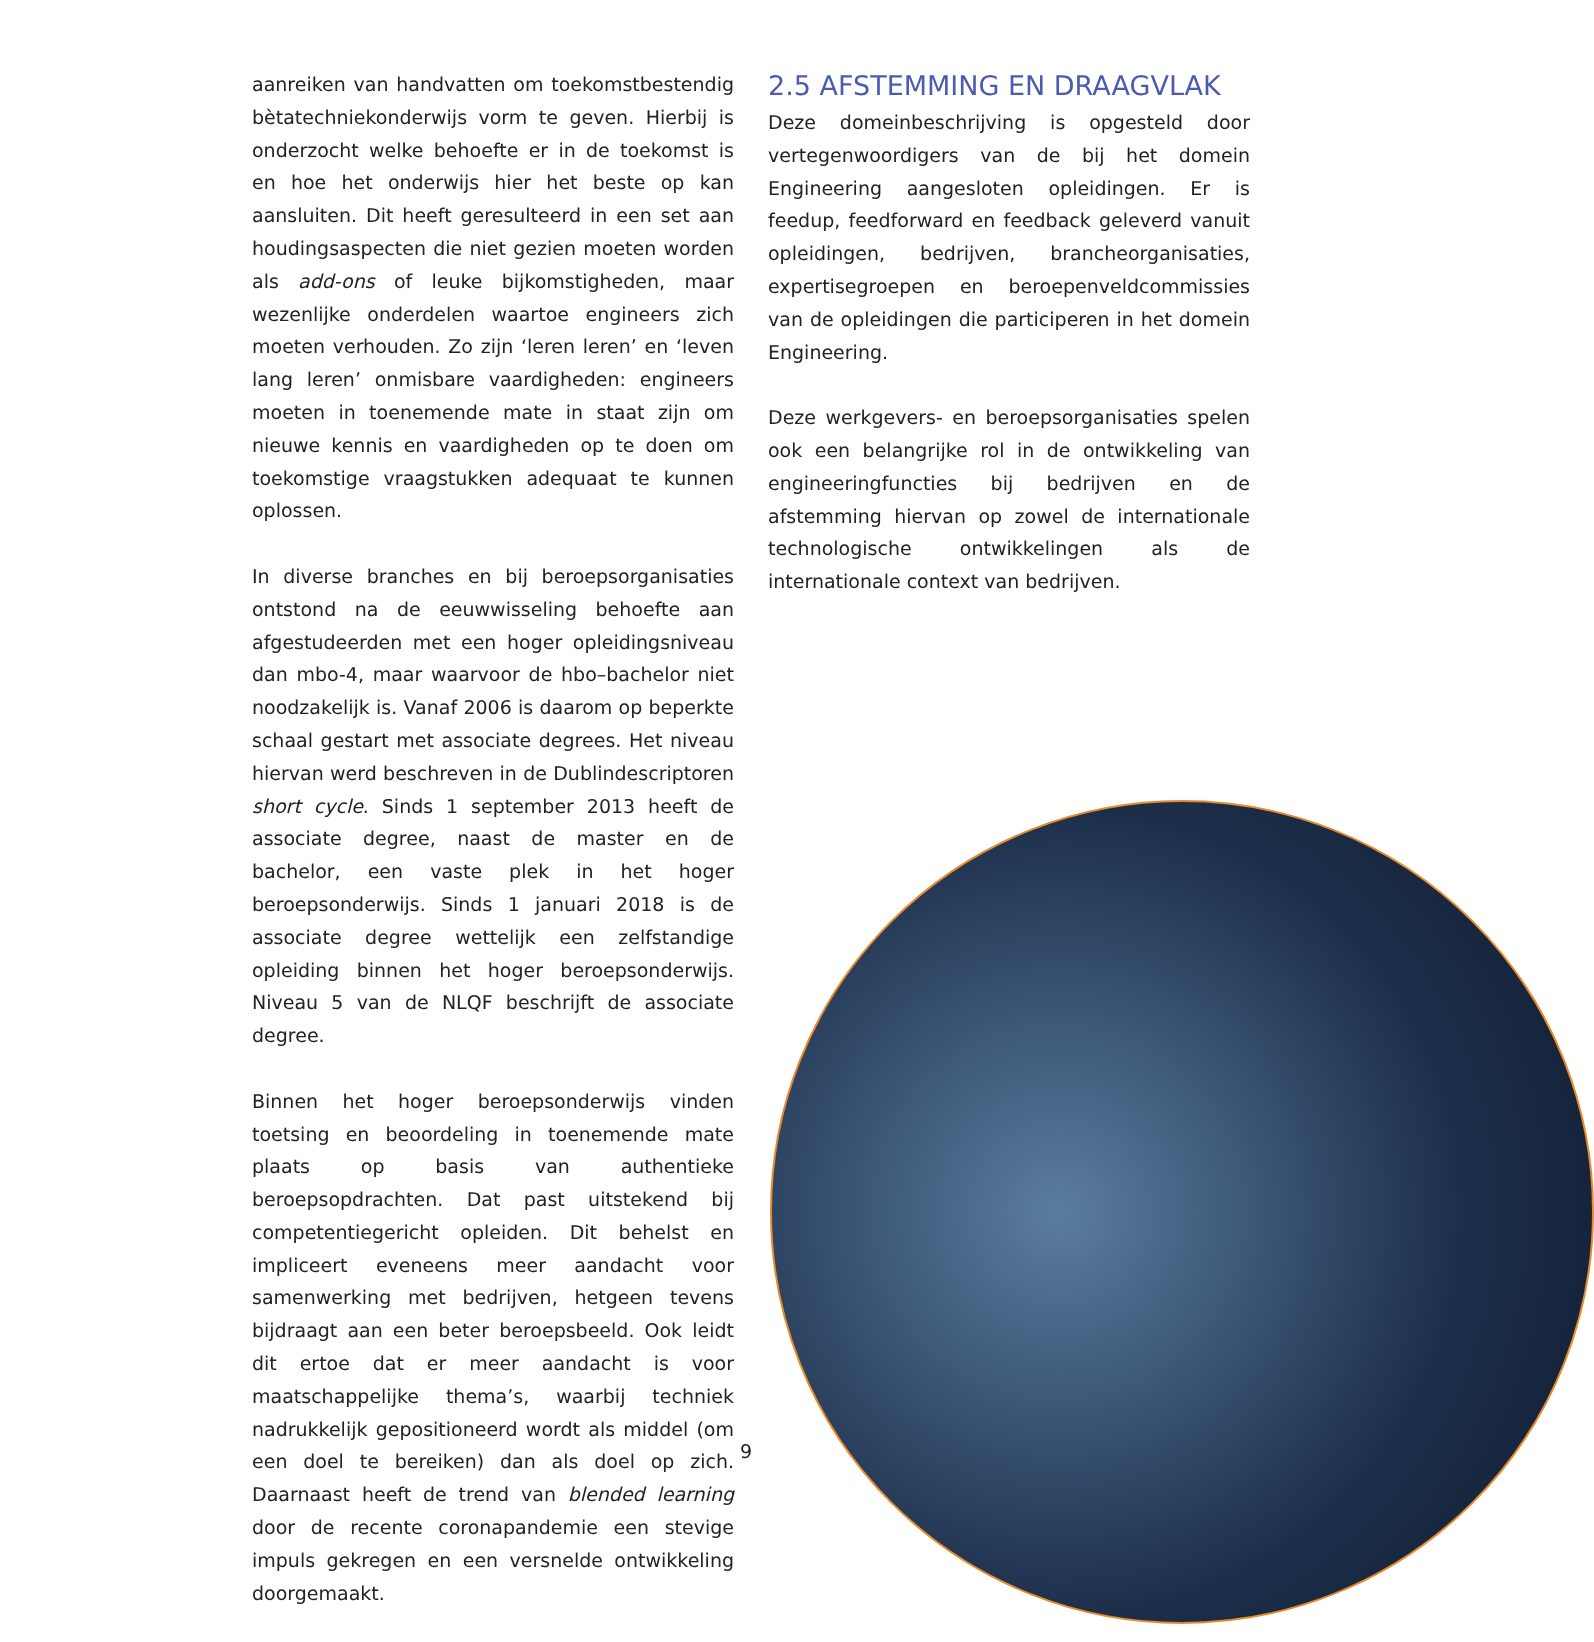aanreiken van handvatten om toekomstbestendig bètatechniekonderwijs vorm te geven. Hierbij is onderzocht welke behoefte er in de toekomst is en hoe het onderwijs hier het beste op kan aansluiten. Dit heeft geresulteerd in een set aan houdingsaspecten die niet gezien moeten worden als add-ons of leuke bijkomstigheden, maar wezenlijke onderdelen waartoe engineers zich moeten verhouden. Zo zijn ‘leren leren’ en ‘leven lang leren’ onmisbare vaardigheden: engineers moeten in toenemende mate in staat zijn om nieuwe kennis en vaardigheden op te doen om toekomstige vraagstukken adequaat te kunnen oplossen.
In diverse branches en bij beroepsorganisaties ontstond na de eeuwwisseling behoefte aan afgestudeerden met een hoger opleidingsniveau dan mbo-4, maar waarvoor de hbo–bachelor niet noodzakelijk is. Vanaf 2006 is daarom op beperkte schaal gestart met associate degrees. Het niveau hiervan werd beschreven in de Dublindescriptoren short cycle. Sinds 1 september 2013 heeft de associate degree, naast de master en de bachelor, een vaste plek in het hoger beroepsonderwijs. Sinds 1 januari 2018 is de associate degree wettelijk een zelfstandige opleiding binnen het hoger beroepsonderwijs. Niveau 5 van de NLQF beschrijft de associate degree.
Binnen het hoger beroepsonderwijs vinden toetsing en beoordeling in toenemende mate plaats op basis van authentieke beroepsopdrachten. Dat past uitstekend bij competentiegericht opleiden. Dit behelst en impliceert eveneens meer aandacht voor samenwerking met bedrijven, hetgeen tevens bijdraagt aan een beter beroepsbeeld. Ook leidt dit ertoe dat er meer aandacht is voor maatschappelijke thema’s, waarbij techniek nadrukkelijk gepositioneerd wordt als middel (om een doel te bereiken) dan als doel op zich. Daarnaast heeft de trend van blended learning door de recente coronapandemie een stevige impuls gekregen en een versnelde ontwikkeling doorgemaakt.
2.5 AFSTEMMING EN DRAAGVLAK
Deze domeinbeschrijving is opgesteld door vertegenwoordigers van de bij het domein Engineering aangesloten opleidingen. Er is feedup, feedforward en feedback geleverd vanuit opleidingen, bedrijven, brancheorganisaties, expertisegroepen en beroepenveldcommissies van de opleidingen die participeren in het domein Engineering.
Deze werkgevers- en beroepsorganisaties spelen ook een belangrijke rol in de ontwikkeling van engineeringfuncties bij bedrijven en de afstemming hiervan op zowel de internationale technologische ontwikkelingen als de internationale context van bedrijven.
9